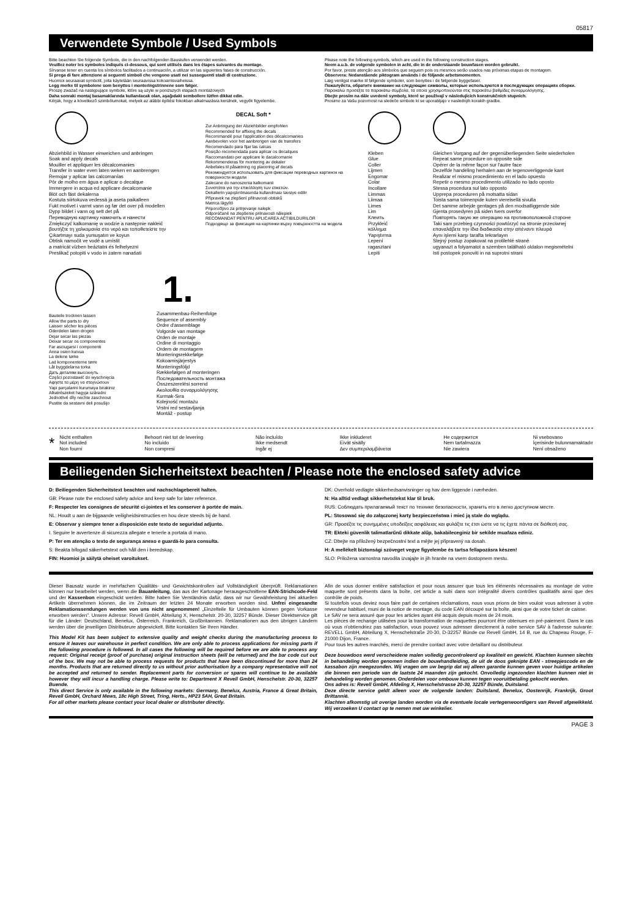05817
Verwendete Symbole / Used Symbols
Bitte beachten Sie folgende Symbole, die in den nachfolgenden Baustufen verwendet werden.
Veuillez noter les symboles indiqués ci-dessous, qui sont utilisés dans les étapes suivantes du montage.
Sírvanse tener en cuenta los símbolos facilitados a continuación, a utilizar en las siguientes fases de construcción.
Si prega di fare attenzione ai seguenti simboli che vengono usati nei susseguenti stadi di costruzione.
Huomioi seuraavat symbolit, joita käytetään seuraavissa kokoamisvaiheissa.
Legg merke til symbolene som benyttes i monteringstrinnene som følger.
Proszę zważać na następujące symbole, które są użyte w poniższych etapach montażowych
Daha sonraki montaj basamaklarında kullanılacak olan, aşağıdaki sembollere lütfen dikkat edin.
Kérjük, hogy a következő szimbólumokat, melyek az alábbi építési fokokban alkalmazásra kerülnek, vegyék figyelembe.
Please note the following symbols, which are used in the following construction stages.
Neem a.u.b. de volgende symbolen in acht, die in de onderstaande bouwfasen worden gebruikt.
Por favor, preste atenção aos símbolos que seguem pois os mesmos serão usados nas próximas etapas de montagem.
Observera: Nedanstående piktogram används i de följande arbetsmomenten.
Læg venligst mærke til følgende symboler, som benyttes i de følgende byggefaser.
Пожалуйста, обратите внимание на следующие символы, которые используются в последующих операциях сборки.
Παρακαλώ προσέξτε τα παρακάτω σύμβολα, τα οποία χρησιμοποιούνται στις παρακάτω βαθμίδες συναρμολόγησης.
Dbejte prosím na dále uvedené symboly, které se používají v následujících konstrukčních stupních.
Prosimo za Vašu pozornost na sledeče simbole ki se uporabljajo v naslednjih korakih gradbe.
Abziehbild in Wasser einweichen und anbringen
Soak and apply decals
Mouiller et appliquer les décalcomanies
Transfer in water even laten weken en aanbrengen
Remojar y aplicar las calcomanías
Pôr de molho em água e aplicar o decalque
Immergere in acqua ed applicare decalcomanie
Blöt och fäst dekalerna
Kostuta siirtokuva vedessä ja aseta paikalleen
Fukt motivet i varmt vann og før det over på modellen
Dypp bildet i vann og sett det på
Переводную картинку намочить и нанести
Zmiękczyć kalkomanię w wodzie a następnie nakleić
βουτήξτε τη χαλκομανία στο νερό και τοποθετείστε την
Çıkartmayı suda yumuşatın ve koyun
Obtisk namočit ve vodě a umístit
a matricát vízben beáztatni és felhelyezni
Preslikač potopiti v vodo in zatem nanašati
DECAL Soft *
Zur Anbringung der Abziehbilder empfohlen
Recommended for affixing the decals
Recommandé pour l'application des décalcomanies
Aanbevolen voor het aanbrengen van de transfers
Recomendado para fijar las calcas
Posição recomendada para aplicar os decalques
Raccomandato per applicare le dacalcomanie
Rekommenderas för montering av dekaler
Anbefales til påsætning og placering af decals
Рекомендуется использовать для фиксации переводных картинок на поверхности модели
Zalecane do nanoszenia kalkomanii
Συνιστάται για την επικόλληση των ετικετών.
Dekallerin yapıştırılmasında kullanılması tavsiye edilir
Přípravek na zlepšení přilnavosti obtisků
Matrica lágyító
Priporočljivo za pritrjevanje nalepk
Odporúčané na zlepšenie prilnavosti nálepiek
RECOMANDAT PENTRU APLICAREA ACTIBILDURILOR
Подходящо за фиксация на картинки върху повърхността на модела
Kleben
Glue
Coller
Lijmen
Engomar
Colar
Incollare
Limmas
Liimaa
Limes
Lim
Клеить
Przykleić
κόλλημα
Yapıştırma
Lepení
ragasztani
Lepiti
Gleichen Vorgang auf der gegenüberliegenden Seite wiederholen
Repeat same procedure on opposite side
Opérer de la même façon sur l'autre face
Dezelfde handeling herhalen aan de tegenoverliggende kant
Realizar el mismo procedimiento en el lado opuesto
Repetir o mesmo procedimento utilizado no lado oposto
Stessa procedura sul lato opposto
Upprepa proceduren på motsatta sidan
Toista sama toimenpide kuten viereisellä sivulla
Det samme arbejde gentages på den modsatliggende side
Gjenta prosedyren på siden tvers overfor
Повторять такую же операцию на противоположной стороне
Taki sam przebieg czynności powtórzyć na stronie przeciwnej
επαναλάβετε την ίδια διαδικασία στην απέναντι πλευρά
Aynı işlemi karşı tarafta tekrarlayın
Stejný postup zopakovat na protilehlé straně
ugyanazt a folyamatot a szemben található oldalon megismételni
Isti postopek ponoviti in na suprotni strani
Bauteile trocknen lassen
Allow the parts to dry
Laisser sécher les pièces
Oderdelen laten drogen
Dejar secar las piezas
Deixar secar os componentes
Far asciugarsi i componenti
Anna osien kuivua
La delene tørke
Lad komponenterne tørre
Låt byggdelarna torka
Дать деталям высохнуть
Części pozostawić do wyschnięcia
Αφηστε τα μέρη να στεγνώσουν
Yapi parçalarini kurumaya birakiniz
Alkatrészeket hagyja száradni
Jednotlivé díly nechte zaschnout
Pustite da sestavni deli posušijo
1.
Zusammenbau-Reihenfolge
Sequence of assembly
Ordre d'assemblage
Volgorde van montage
Orden de montaje
Ordine di montaggio
Ordem de montagem
Monteringsrekkefølge
Kokoamisjärjestys
Monteringsföljd
Rækkefølgen af monteringen
Последовательность монтажа
Összeszerelési sorrend
Ακολουθία συναρμολόγησης
Kurmak-Sıra
Kolejność montażu
Vrstni red sestavljanja
Montáž - postup
* Nicht enthalten
Not included
Non fourni
Behoort niet tot de levering
No incluido
Non compresi
Não incluído
Ikke medsendt
Ingår ej
Ikke inkluderet
Eivät sisälly
Δεν συμπεριλαμβάνεται
Не содержится
Nem tartalmazza
Nie zawiera
Ni vsebovano
İçerisinde bulunmamaktadır
Není obsaženo
Beiliegenden Sicherheitstext beachten / Please note the enclosed safety advice
D: Beiliegenden Sicherheitstext beachten und nachschlagebereit halten.
GB: Please note the enclosed safety advice and keep safe for later reference.
F: Respecter les consignes de sécurité ci-jointes et les conserver à portée de main.
NL: Houdt u aan de bijgaande veiligheidsinstructies en hou deze steeds bij de hand.
E: Observar y siempre tener a disposición este texto de seguridad adjunto.
I. Seguire le avvertenze di sicurezza allegate e tenerle a portata di mano.
P: Ter em atenção o texto de segurança anexo e guardá-lo para consulta.
S: Beakta bifogad säkerhetstext och håll den i beredskap.
FIN: Huomioi ja säilytä oheiset varoitukset.
DK: Overhold vedlagte sikkerhedsanvisninger og hav dem liggende i nærheden.
N: Ha alltid vedlagt sikkerhetstekst klar til bruk.
RUS: Соблюдать прилагаемый текст по технике безопасности, хранить его в легко доступном месте.
PL: Stosować się do załączonej karty bezpieczeństwa i mieć ją stale do wglądu.
GR: Προσέξτε τις συνημμένες υποδείξεις ασφάλειας και φυλάξτε τις έτσι ώστε να τις έχετε πάντα σε διάθεσή σας.
TR: Ekteki güvenlik talimatlarűnű dikkate alűp, bakabileceginiz bir sekilde muafaza ediniz.
CZ: Dbejte na přiložený bezpečnostní text a mějte jej připravený na dosah.
H: A mellékelt biztonsági szöveget vegye figyelembe és tartsa fellapozásra készen!
SLO: Priložena varnostna navodila izvajajte in jih hranite na vsem dostopnem mestu.
Dieser Bausatz wurde in mehrfachen Qualitäts- und Gewichtskontrollen auf Vollständigkeit überprüft. Reklamationen können nur bearbeitet werden, wenn die Bauanleitung, das aus der Kartonage herausgeschnittene EAN-Strichcode-Feld und der Kassenbon eingeschickt werden. Bitte haben Sie Verständnis dafür, dass wir nur Gewährleistung bei aktuellen Artikeln übernehmen können, die im Zeitraum der letzten 24 Monate erworben worden sind. Unfrei eingesandte Reklamationssendungen werden von uns nicht angenommen! „Einzelteile für Umbauten können gegen Vorkasse erworben werden". Unsere Adresse: Revell GmbH, Abteilung X, Henschelstr. 20-30, 32257 Bünde. Dieser Direktservice gilt für die Länder: Deutschland, Benelux, Österreich, Frankreich, Großbritannien. Reklamationen aus den übrigen Ländern werden über die jeweiligen Distributeure abgewickelt. Bitte kontakten Sie Ihren Händler.
This Model Kit has been subject to extensive quality and weight checks during the manufacturing process to ensure it leaves our warehouse in perfect condition. We are only able to process applications for missing parts if the following procedure is followed. In all cases the following will be required before we are able to process any request: Original receipt (proof of purchase) original instruction sheets (will be returned) and the bar code cut out of the box. We may not be able to process requests for products that have been discontinued for more than 24 months. Products that are returned directly to us without prior authorisation by a company representative will not be accepted and returned to sender. Replacement parts for conversion or spares will continue to be available however they will incur a handling charge. Please write to: Department X Revell GmbH, Henschelstr. 20-30, 32257 Buende.
This direct Service is only available in the following markets: Germany, Benelux, Austria, France & Great Britain, Revell GmbH, Orchard Mews, 18c High Street, Tring, Herts., HP23 5AH, Great Britain.
For all other markets please contact your local dealer or distributer directly.
Afin de vous donner entière satisfaction et pour nous assurer que tous les éléments nécessaires au montage de votre maquette sont présents dans la boîte, cet article a subi dans son intégralité divers contrôles qualitatifs ainsi que des contrôle de poids.
Si toutefois vous deviez nous faire part de certaines réclamations, nous vous prions de bien vouloir vous adresser à votre revendeur habituel, muni de la notice de montage, du code EAN découpé sur la boîte, ainsi que de votre ticket de caisse.
Le SAV ne sera assuré que pour les articles ayant été acquis depuis moins de 24 mois.
Les pièces de rechange utilisées pour la transformation de maquettes pourront être obtenues en pré-paiement. Dans le cas où vous n'obtiendriez pas satisfaction, vous pouvez vous adresser directement à notre service SAV à l'adresse suivante: REVELL GmbH, Abteilung X, Henschelstraße 20-30, D-32257 Bünde cw Revell GmbH, 14 B, rue du Chapeau Rouge, F-21000 Dijon, France.
Pour tous les autres marchés, merci de prendre contact avec votre detaillant ou distributeur.
Deze bouwdoos werd verscheidene malen volledig gecontroleerd op kwaliteit en gewicht. Klachten kunnen slechts in behandeling worden genomen indien de bouwhandleiding, de uit de doos geknipte EAN - streepjescode en de kassabon zijn meegezonden. Wij vragen om uw begrip dat wij alleen garantie kunnen geven voor huidige artikelen die binnen een periode van de laatste 24 maanden zijn gekocht. Onvolledig ingezonden klachten kunnen niet in behandeling worden genomen. Onderdelen voor ombouw kunnen tegen vooruitbetaling gekocht worden.
Ons adres is: Revell GmbH, Afdeling X, Henschelstrasse 20-30, 32257 Bünde, Duitsland.
Deze directe service geldt alleen voor de volgende landen: Duitsland, Benelux, Oostenrijk, Frankrijk, Groot Brittannië.
Klachten afkomstig uit overige landen worden via de eventuele locale vertegenwoordigers van Revell afgewikkeld. Wij verzoeken U contact op te nemen met uw winkelier.
PAGE 3